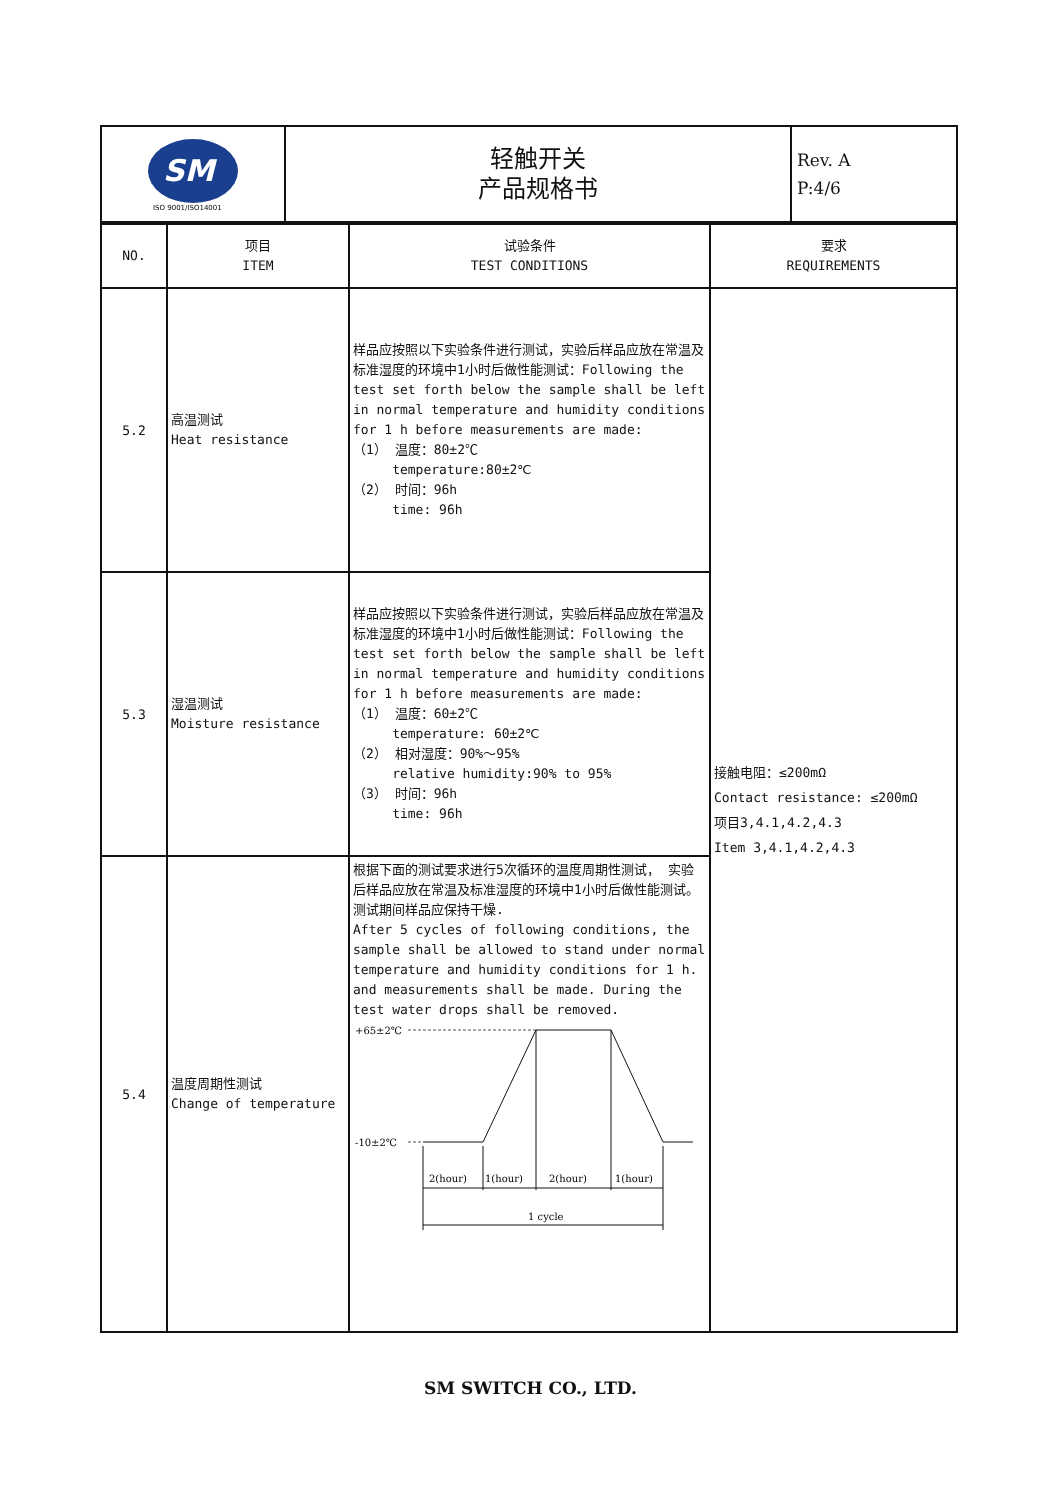| SM ISO 9001/ISO14001 | 轻触开关 产品规格书 | Rev. A P:4/6 |
| NO. | 项目 ITEM | 试验条件 TEST CONDITIONS | 要求 REQUIREMENTS |
| --- | --- | --- | --- |
| 5.2 | 高温测试 Heat resistance | 样品应按照以下实验条件进行测试，实验后样品应放在常温及标准湿度的环境中1小时后做性能测试：Following the test set forth below the sample shall be left in normal temperature and humidity conditions for 1 h before measurements are made: （1） 温度：80±2℃ temperature:80±2℃ （2） 时间：96h time: 96h | 接触电阻：≤200mΩ Contact resistance: ≤200mΩ 项目3,4.1,4.2,4.3 Item 3,4.1,4.2,4.3 |
| 5.3 | 湿温测试 Moisture resistance | 样品应按照以下实验条件进行测试，实验后样品应放在常温及标准湿度的环境中1小时后做性能测试：Following the test set forth below the sample shall be left in normal temperature and humidity conditions for 1 h before measurements are made: （1） 温度：60±2℃ temperature: 60±2℃ （2） 相对湿度：90%～95% relative humidity:90% to 95% （3） 时间：96h time: 96h | |
| 5.4 | 温度周期性测试 Change of temperature | 根据下面的测试要求进行5次循环的温度周期性测试， 实验后样品应放在常温及标准湿度的环境中1小时后做性能测试。测试期间样品应保持干燥. After 5 cycles of following conditions, the sample shall be allowed to stand under normal temperature and humidity conditions for 1 h. and measurements shall be made. During the test water drops shall be removed. +65±2℃ -10±2℃ 2(hour) 1(hour) 2(hour) 1(hour) 1 cycle | |
SM SWITCH CO., LTD.